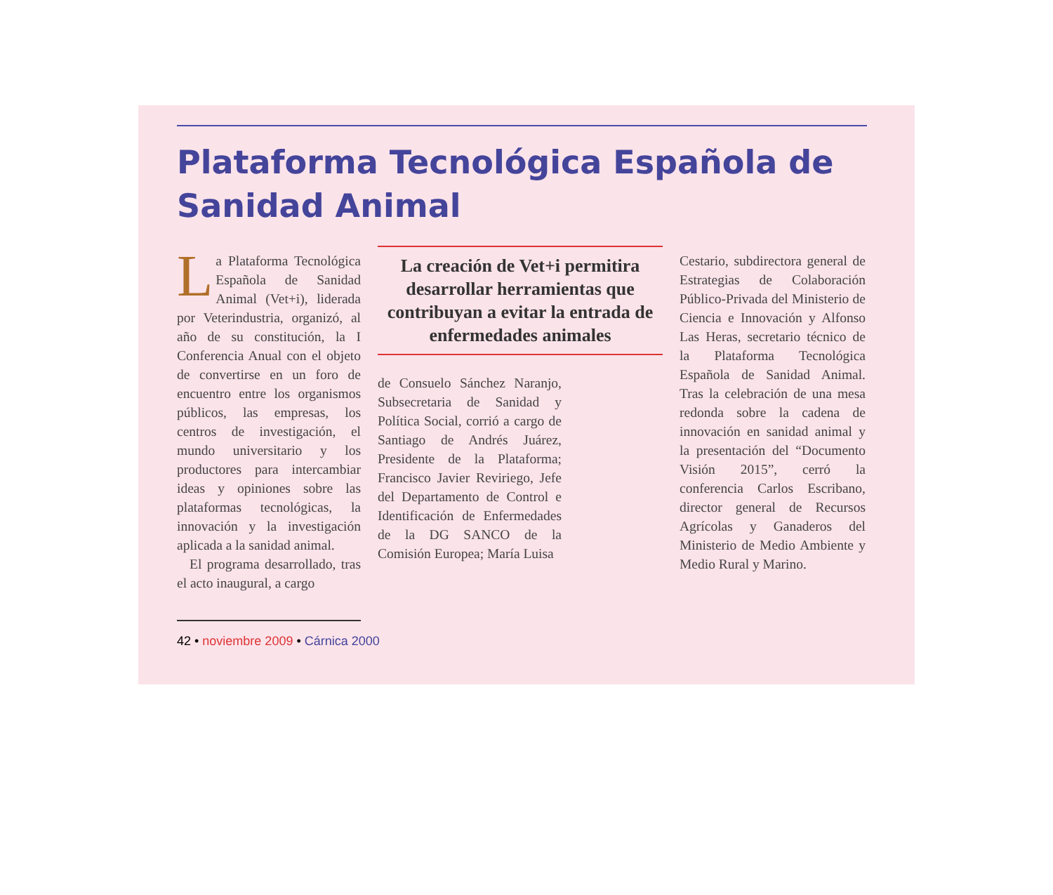Plataforma Tecnológica Española de Sanidad Animal
La Plataforma Tecnológica Española de Sanidad Animal (Vet+i), liderada por Veterindustria, organizó, al año de su constitución, la I Conferencia Anual con el objeto de convertirse en un foro de encuentro entre los organismos públicos, las empresas, los centros de investigación, el mundo universitario y los productores para intercambiar ideas y opiniones sobre las plataformas tecnológicas, la innovación y la investigación aplicada a la sanidad animal.
El programa desarrollado, tras el acto inaugural, a cargo
La creación de Vet+i permitira desarrollar herramientas que contribuyan a evitar la entrada de enfermedades animales
de Consuelo Sánchez Naranjo, Subsecretaria de Sanidad y Política Social, corrió a cargo de Santiago de Andrés Juárez, Presidente de la Plataforma; Francisco Javier Reviriego, Jefe del Departamento de Control e Identificación de Enfermedades de la DG SANCO de la Comisión Europea; María Luisa
Cestario, subdirectora general de Estrategias de Colaboración Público-Privada del Ministerio de Ciencia e Innovación y Alfonso Las Heras, secretario técnico de la Plataforma Tecnológica Española de Sanidad Animal. Tras la celebración de una mesa redonda sobre la cadena de innovación en sanidad animal y la presentación del “Documento Visión 2015”, cerró la conferencia Carlos Escribano, director general de Recursos Agrícolas y Ganaderos del Ministerio de Medio Ambiente y Medio Rural y Marino.
42 • noviembre 2009 • Cárnica 2000